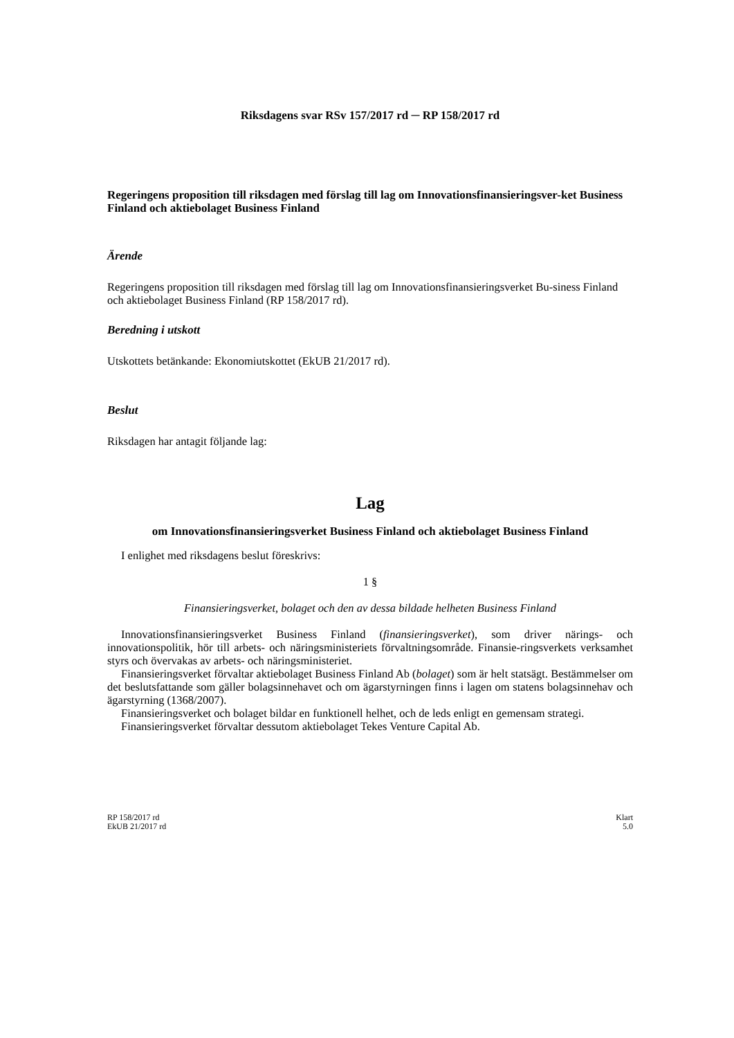Riksdagens svar RSv 157/2017 rd ─ RP 158/2017 rd
Regeringens proposition till riksdagen med förslag till lag om Innovationsfinansieringsver-ket Business Finland och aktiebolaget Business Finland
Ärende
Regeringens proposition till riksdagen med förslag till lag om Innovationsfinansieringsverket Bu-siness Finland och aktiebolaget Business Finland (RP 158/2017 rd).
Beredning i utskott
Utskottets betänkande: Ekonomiutskottet (EkUB 21/2017 rd).
Beslut
Riksdagen har antagit följande lag:
Lag
om Innovationsfinansieringsverket Business Finland och aktiebolaget Business Finland
I enlighet med riksdagens beslut föreskrivs:
1 §
Finansieringsverket, bolaget och den av dessa bildade helheten Business Finland
Innovationsfinansieringsverket Business Finland (finansieringsverket), som driver närings- och innovationspolitik, hör till arbets- och näringsministeriets förvaltningsområde. Finansie-ringsverkets verksamhet styrs och övervakas av arbets- och näringsministeriet.
Finansieringsverket förvaltar aktiebolaget Business Finland Ab (bolaget) som är helt statsägt. Bestämmelser om det beslutsfattande som gäller bolagsinnehavet och om ägarstyrningen finns i lagen om statens bolagsinnehav och ägarstyrning (1368/2007).
Finansieringsverket och bolaget bildar en funktionell helhet, och de leds enligt en gemensam strategi.
Finansieringsverket förvaltar dessutom aktiebolaget Tekes Venture Capital Ab.
RP 158/2017 rd
EkUB 21/2017 rd
Klart
5.0